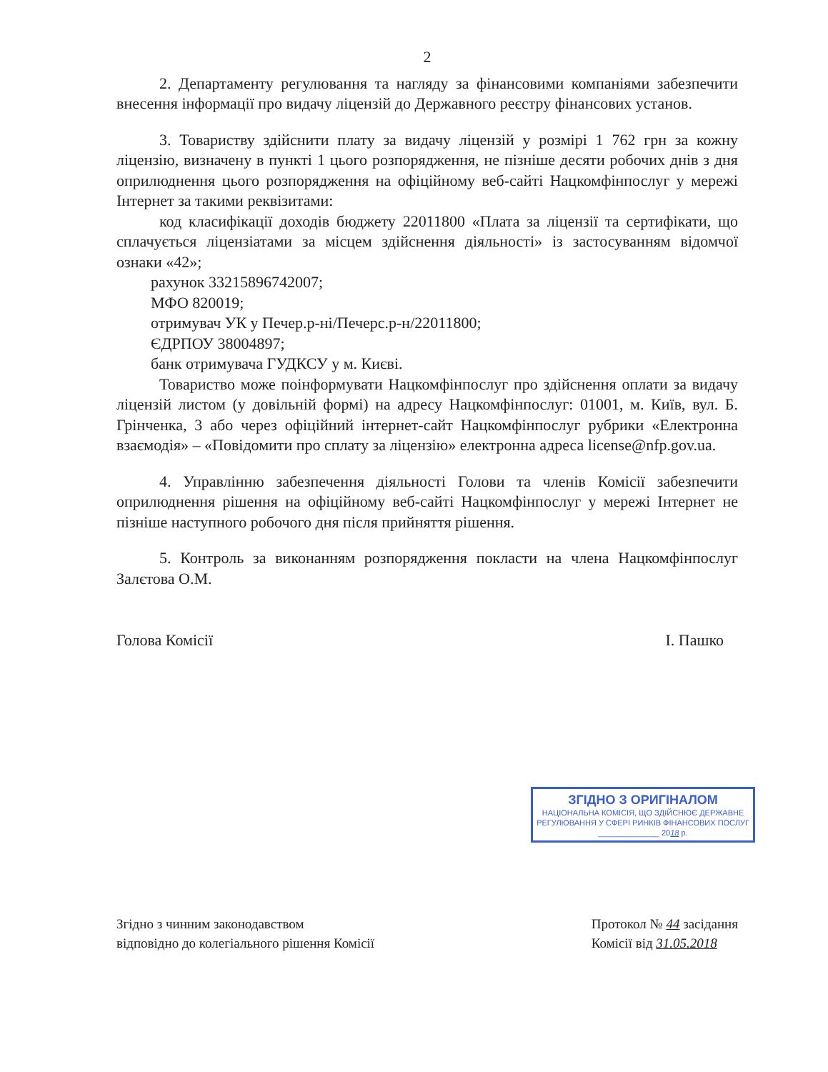2
2. Департаменту регулювання та нагляду за фінансовими компаніями забезпечити внесення інформації про видачу ліцензій до Державного реєстру фінансових установ.
3. Товариству здійснити плату за видачу ліцензій у розмірі 1 762 грн за кожну ліцензію, визначену в пункті 1 цього розпорядження, не пізніше десяти робочих днів з дня оприлюднення цього розпорядження на офіційному веб-сайті Нацкомфінпослуг у мережі Інтернет за такими реквізитами:
код класифікації доходів бюджету 22011800 «Плата за ліцензії та сертифікати, що сплачується ліцензіатами за місцем здійснення діяльності» із застосуванням відомчої ознаки «42»;
рахунок 33215896742007;
МФО 820019;
отримувач УК у Печер.р-ні/Печерс.р-н/22011800;
ЄДРПОУ 38004897;
банк отримувача ГУДКСУ у м. Києві.
Товариство може поінформувати Нацкомфінпослуг про здійснення оплати за видачу ліцензій листом (у довільній формі) на адресу Нацкомфінпослуг: 01001, м. Київ, вул. Б. Грінченка, 3 або через офіційний інтернет-сайт Нацкомфінпослуг рубрики «Електронна взаємодія» – «Повідомити про сплату за ліцензію» електронна адреса license@nfp.gov.ua.
4. Управлінню забезпечення діяльності Голови та членів Комісії забезпечити оприлюднення рішення на офіційному веб-сайті Нацкомфінпослуг у мережі Інтернет не пізніше наступного робочого дня після прийняття рішення.
5. Контроль за виконанням розпорядження покласти на члена Нацкомфінпослуг Залєтова О.М.
Голова Комісії І. Пашко
ЗГІДНО З ОРИГІНАЛОМ
НАЦІОНАЛЬНА КОМІСІЯ, ЩО ЗДІЙСНЮЄ ДЕРЖАВНЕ РЕГУЛЮВАННЯ У СФЕРІ РИНКІВ ФІНАНСОВИХ ПОСЛУГ
______________ 2018 р.
Згідно з чинним законодавством
відповідно до колегіального рішення Комісії
Протокол № 44 засідання
Комісії від 31.05.2018